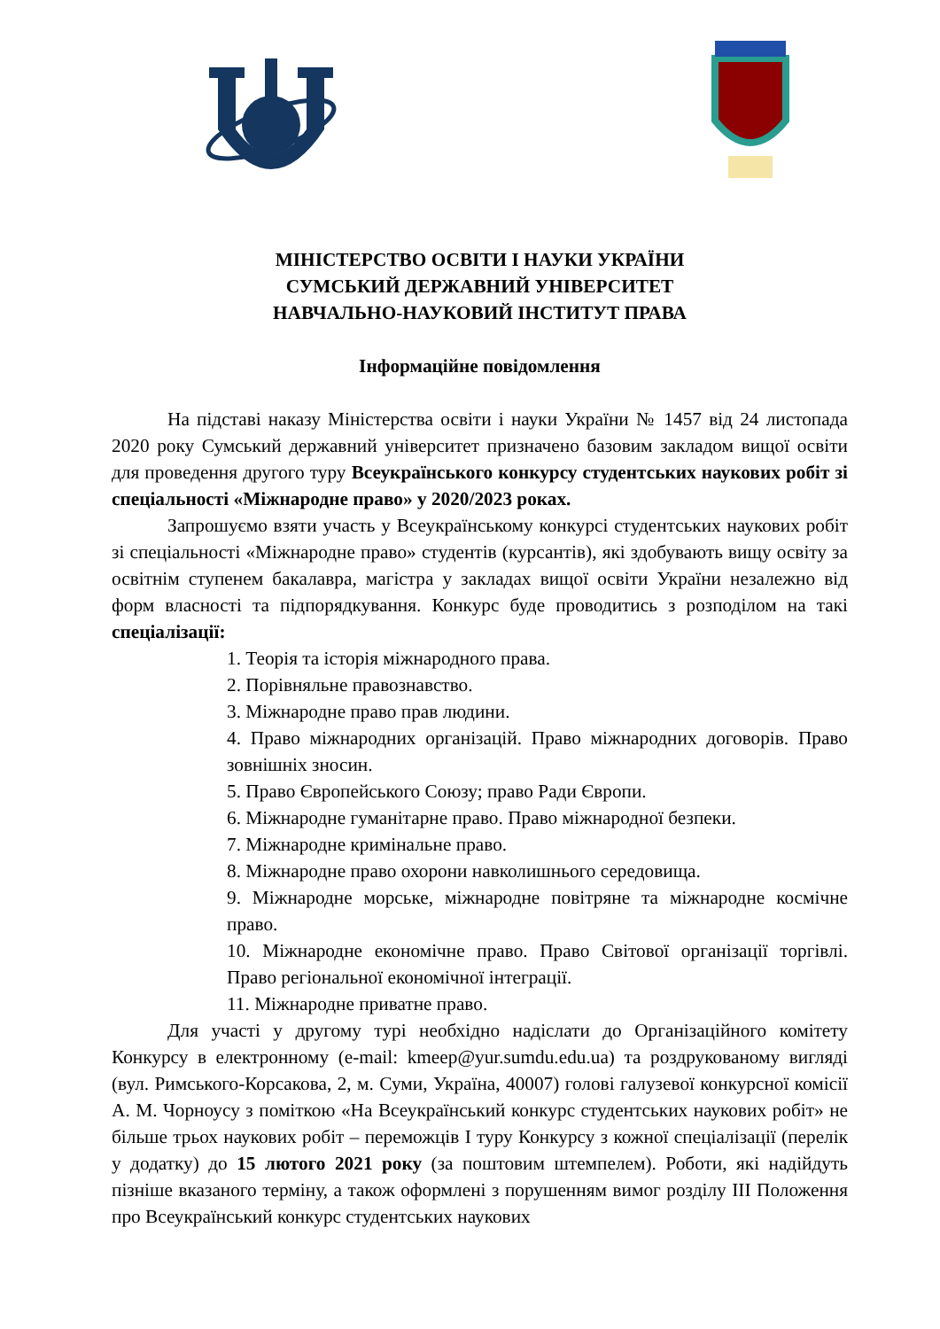МІНІСТЕРСТВО ОСВІТИ І НАУКИ УКРАЇНИ
СУМСЬКИЙ ДЕРЖАВНИЙ УНІВЕРСИТЕТ
НАВЧАЛЬНО-НАУКОВИЙ ІНСТИТУТ ПРАВА
Інформаційне повідомлення
На підставі наказу Міністерства освіти і науки України № 1457 від 24 листопада 2020 року Сумський державний університет призначено базовим закладом вищої освіти для проведення другого туру Всеукраїнського конкурсу студентських наукових робіт зі спеціальності «Міжнародне право» у 2020/2023 роках.
Запрошуємо взяти участь у Всеукраїнському конкурсі студентських наукових робіт зі спеціальності «Міжнародне право» студентів (курсантів), які здобувають вищу освіту за освітнім ступенем бакалавра, магістра у закладах вищої освіти України незалежно від форм власності та підпорядкування. Конкурс буде проводитись з розподілом на такі спеціалізації:
1. Теорія та історія міжнародного права.
2. Порівняльне правознавство.
3. Міжнародне право прав людини.
4. Право міжнародних організацій. Право міжнародних договорів. Право зовнішніх зносин.
5. Право Європейського Союзу; право Ради Європи.
6. Міжнародне гуманітарне право. Право міжнародної безпеки.
7. Міжнародне кримінальне право.
8. Міжнародне право охорони навколишнього середовища.
9. Міжнародне морське, міжнародне повітряне та міжнародне космічне право.
10. Міжнародне економічне право. Право Світової організації торгівлі. Право регіональної економічної інтеграції.
11. Міжнародне приватне право.
Для участі у другому турі необхідно надіслати до Організаційного комітету Конкурсу в електронному (e-mail: kmeep@yur.sumdu.edu.ua) та роздрукованому вигляді (вул. Римського-Корсакова, 2, м. Суми, Україна, 40007) голові галузевої конкурсної комісії А. М. Чорноусу з поміткою «На Всеукраїнський конкурс студентських наукових робіт» не більше трьох наукових робіт – переможців І туру Конкурсу з кожної спеціалізації (перелік у додатку) до 15 лютого 2021 року (за поштовим штемпелем). Роботи, які надійдуть пізніше вказаного терміну, а також оформлені з порушенням вимог розділу ІІІ Положення про Всеукраїнський конкурс студентських наукових